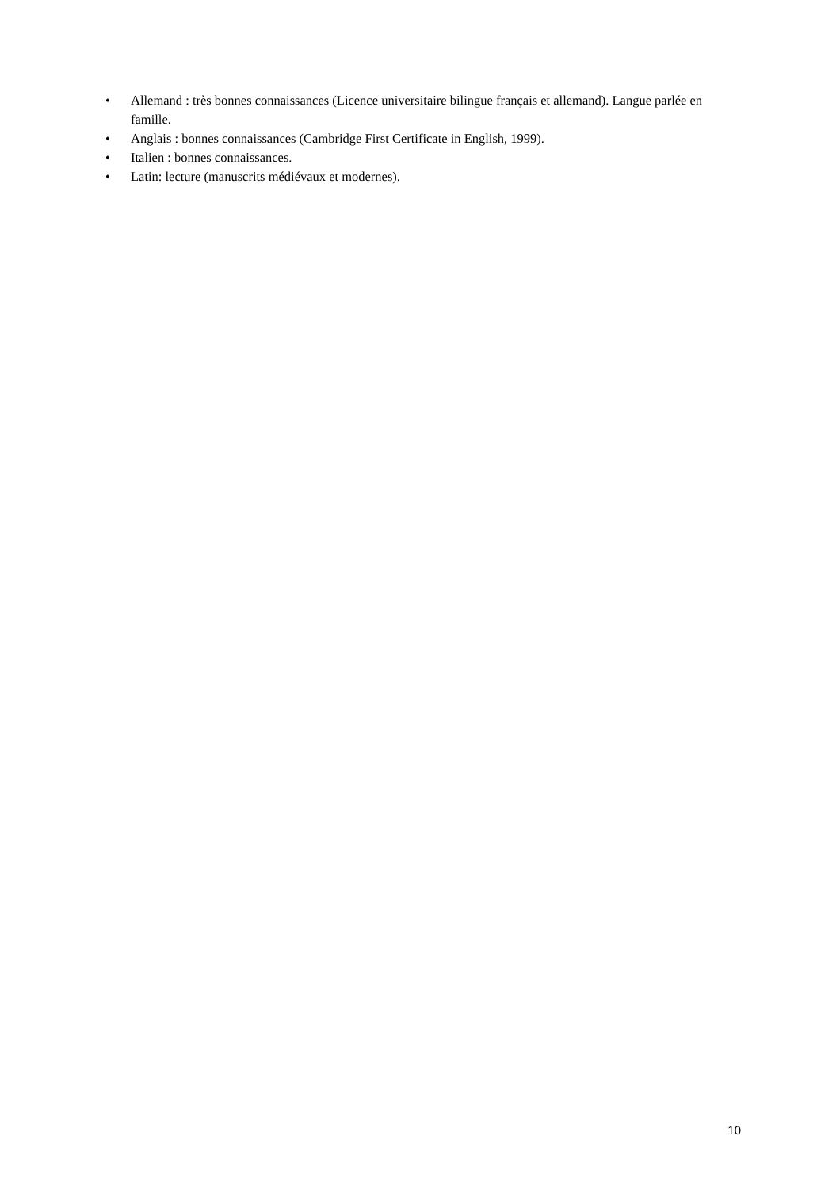• Allemand : très bonnes connaissances (Licence universitaire bilingue français et allemand). Langue parlée en famille.
• Anglais : bonnes connaissances (Cambridge First Certificate in English, 1999).
• Italien : bonnes connaissances.
• Latin: lecture (manuscrits médiévaux et modernes).
10